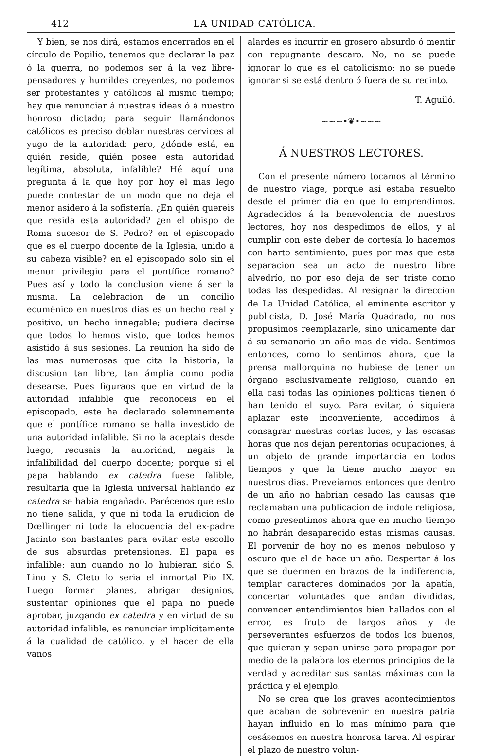412 LA UNIDAD CATÓLICA.
Y bien, se nos dirá, estamos encerrados en el círculo de Popilio, tenemos que declarar la paz ó la guerra, no podemos ser á la vez libre-pensadores y humildes creyentes, no podemos ser protestantes y católicos al mismo tiempo; hay que renunciar á nuestras ideas ó á nuestro honroso dictado; para seguir llamándonos católicos es preciso doblar nuestras cervices al yugo de la autoridad: pero, ¿dónde está, en quién reside, quién posee esta autoridad legítima, absoluta, infalible? Hé aquí una pregunta á la que hoy por hoy el mas lego puede contestar de un modo que no deja el menor asidero á la sofistería. ¿En quién quereis que resida esta autoridad? ¿en el obispo de Roma sucesor de S. Pedro? en el episcopado que es el cuerpo docente de la Iglesia, unido á su cabeza visible? en el episcopado solo sin el menor privilegio para el pontífice romano? Pues así y todo la conclusion viene á ser la misma. La celebracion de un concilio ecuménico en nuestros dias es un hecho real y positivo, un hecho innegable; pudiera decirse que todos lo hemos visto, que todos hemos asistido á sus sesiones. La reunion ha sido de las mas numerosas que cita la historia, la discusion tan libre, tan ámplia como podia desearse. Pues figuraos que en virtud de la autoridad infalible que reconoceis en el episcopado, este ha declarado solemnemente que el pontífice romano se halla investido de una autoridad infalible. Si no la aceptais desde luego, recusais la autoridad, negais la infalibilidad del cuerpo docente; porque si el papa hablando ex catedra fuese falible, resultaria que la Iglesia universal hablando ex catedra se habia engañado. Parécenos que esto no tiene salida, y que ni toda la erudicion de Dœllinger ni toda la elocuencia del ex-padre Jacinto son bastantes para evitar este escollo de sus absurdas pretensiones. El papa es infalible: aun cuando no lo hubieran sido S. Lino y S. Cleto lo seria el inmortal Pio IX. Luego formar planes, abrigar designios, sustentar opiniones que el papa no puede aprobar, juzgando ex catedra y en virtud de su autoridad infalible, es renunciar implícitamente á la cualidad de católico, y el hacer de ella vanos
alardes es incurrir en grosero absurdo ó mentir con repugnante descaro. No, no se puede ignorar lo que es el catolicismo: no se puede ignorar si se está dentro ó fuera de su recinto.
T. Aguiló.
~~~•❦•~~~
Á NUESTROS LECTORES.
Con el presente número tocamos al término de nuestro viage, porque así estaba resuelto desde el primer dia en que lo emprendimos. Agradecidos á la benevolencia de nuestros lectores, hoy nos despedimos de ellos, y al cumplir con este deber de cortesía lo hacemos con harto sentimiento, pues por mas que esta separacion sea un acto de nuestro libre alvedrío, no por eso deja de ser triste como todas las despedidas. Al resignar la direccion de La Unidad Católica, el eminente escritor y publicista, D. José María Quadrado, no nos propusimos reemplazarle, sino unicamente dar á su semanario un año mas de vida. Sentimos entonces, como lo sentimos ahora, que la prensa mallorquina no hubiese de tener un órgano esclusivamente religioso, cuando en ella casi todas las opiniones políticas tienen ó han tenido el suyo. Para evitar, ó siquiera aplazar este inconveniente, accedimos á consagrar nuestras cortas luces, y las escasas horas que nos dejan perentorias ocupaciones, á un objeto de grande importancia en todos tiempos y que la tiene mucho mayor en nuestros dias. Preveíamos entonces que dentro de un año no habrian cesado las causas que reclamaban una publicacion de índole religiosa, como presentimos ahora que en mucho tiempo no habrán desaparecido estas mismas causas. El porvenir de hoy no es menos nebuloso y oscuro que el de hace un año. Despertar á los que se duermen en brazos de la indiferencia, templar caracteres dominados por la apatía, concertar voluntades que andan divididas, convencer entendimientos bien hallados con el error, es fruto de largos años y de perseverantes esfuerzos de todos los buenos, que quieran y sepan unirse para propagar por medio de la palabra los eternos principios de la verdad y acreditar sus santas máximas con la práctica y el ejemplo.
No se crea que los graves acontecimientos que acaban de sobrevenir en nuestra patria hayan influido en lo mas mínimo para que cesásemos en nuestra honrosa tarea. Al espirar el plazo de nuestro volun-